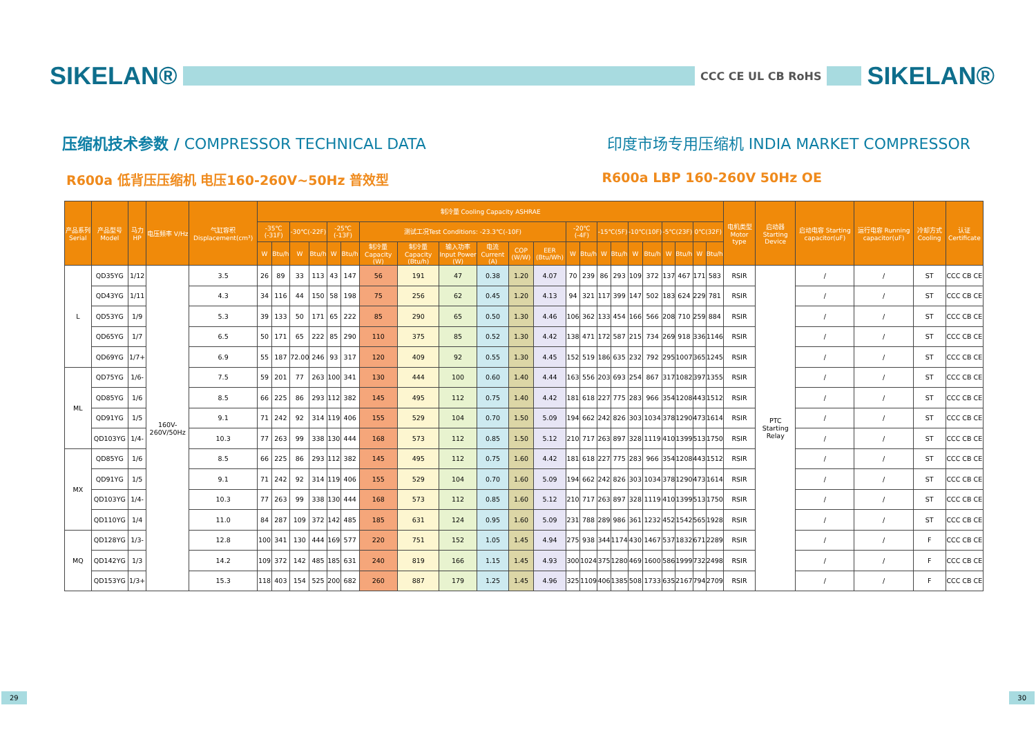SIKELAN®
CCC CE UL CB RoHS
SIKELAN®
压缩机技术参数 / COMPRESSOR TECHNICAL DATA
印度市场专用压缩机 INDIA MARKET COMPRESSOR
R600a 低背压压缩机 电压160-260V~50Hz 普效型
R600a LBP 160-260V 50Hz OE
| 产品系列 Serial | 产品型号 Model | 马力HP | 电压频率 V/Hz | 气缸容积 Displacement(cm³) | 制冷量 Cooling Capacity ASHRAE | | | | | | | | | | | | | | | | | | | | | | 电机类型 Motor type | 启动器 Starting Device | 启动电容 Starting capacitor(uF) | 运行电容 Running capacitor(uF) | 冷却方式 Cooling | 认证 Certificate |
| --- | --- | --- | --- | --- | --- | --- | --- | --- | --- | --- | --- | --- | --- | --- | --- | --- | --- | --- | --- | --- | --- | --- | --- | --- | --- | --- | --- | --- | --- | --- | --- | --- |
| | | | | | -35℃(-31F) | | -30℃(-22F) | | -25℃(-13F) | | 测试工况Test Conditions: -23.3℃(-10F) | | | | | | -20℃(-4F) | | -15℃(5F) | | -10℃(10F) | | -5℃(23F) | | 0℃(32F) | | | | | | | |
| | | | | | W | Btu/h | W | Btu/h | W | Btu/h | 制冷量 Capacity (W) | 制冷量 Capacity (Btu/h) | 输入功率 Input Power (W) | 电流 Current (A) | COP (W/W) | EER (Btu/Wh) | W | Btu/h | W | Btu/h | W | Btu/h | W | Btu/h | W | Btu/h | | | | | | |
| L | QD35YG | 1/12 | 160V-260V/50Hz | 3.5 | 26 | 89 | 33 | 113 | 43 | 147 | 56 | 191 | 47 | 0.38 | 1.20 | 4.07 | 70 | 239 | 86 | 293 | 109 | 372 | 137 | 467 | 171 | 583 | RSIR | PTC Starting Relay | / | / | ST | CCC CB CE |
| | QD43YG | 1/11 | | 4.3 | 34 | 116 | 44 | 150 | 58 | 198 | 75 | 256 | 62 | 0.45 | 1.20 | 4.13 | 94 | 321 | 117 | 399 | 147 | 502 | 183 | 624 | 229 | 781 | RSIR | | / | / | ST | CCC CB CE |
| | QD53YG | 1/9 | | 5.3 | 39 | 133 | 50 | 171 | 65 | 222 | 85 | 290 | 65 | 0.50 | 1.30 | 4.46 | 106 | 362 | 133 | 454 | 166 | 566 | 208 | 710 | 259 | 884 | RSIR | | / | / | ST | CCC CB CE |
| | QD65YG | 1/7 | | 6.5 | 50 | 171 | 65 | 222 | 85 | 290 | 110 | 375 | 85 | 0.52 | 1.30 | 4.42 | 138 | 471 | 172 | 587 | 215 | 734 | 269 | 918 | 336 | 1146 | RSIR | | / | / | ST | CCC CB CE |
| | QD69YG | 1/7+ | | 6.9 | 55 | 187 | 72.00 | 246 | 93 | 317 | 120 | 409 | 92 | 0.55 | 1.30 | 4.45 | 152 | 519 | 186 | 635 | 232 | 792 | 295 | 1007 | 365 | 1245 | RSIR | | / | / | ST | CCC CB CE |
| ML | QD75YG | 1/6- | | 7.5 | 59 | 201 | 77 | 263 | 100 | 341 | 130 | 444 | 100 | 0.60 | 1.40 | 4.44 | 163 | 556 | 203 | 693 | 254 | 867 | 317 | 1082 | 397 | 1355 | RSIR | | / | / | ST | CCC CB CE |
| | QD85YG | 1/6 | | 8.5 | 66 | 225 | 86 | 293 | 112 | 382 | 145 | 495 | 112 | 0.75 | 1.40 | 4.42 | 181 | 618 | 227 | 775 | 283 | 966 | 354 | 1208 | 443 | 1512 | RSIR | | / | / | ST | CCC CB CE |
| | QD91YG | 1/5 | | 9.1 | 71 | 242 | 92 | 314 | 119 | 406 | 155 | 529 | 104 | 0.70 | 1.50 | 5.09 | 194 | 662 | 242 | 826 | 303 | 1034 | 378 | 1290 | 473 | 1614 | RSIR | | / | / | ST | CCC CB CE |
| | QD103YG | 1/4- | | 10.3 | 77 | 263 | 99 | 338 | 130 | 444 | 168 | 573 | 112 | 0.85 | 1.50 | 5.12 | 210 | 717 | 263 | 897 | 328 | 1119 | 410 | 1399 | 513 | 1750 | RSIR | | / | / | ST | CCC CB CE |
| MX | QD85YG | 1/6 | | 8.5 | 66 | 225 | 86 | 293 | 112 | 382 | 145 | 495 | 112 | 0.75 | 1.60 | 4.42 | 181 | 618 | 227 | 775 | 283 | 966 | 354 | 1208 | 443 | 1512 | RSIR | | / | / | ST | CCC CB CE |
| | QD91YG | 1/5 | | 9.1 | 71 | 242 | 92 | 314 | 119 | 406 | 155 | 529 | 104 | 0.70 | 1.60 | 5.09 | 194 | 662 | 242 | 826 | 303 | 1034 | 378 | 1290 | 473 | 1614 | RSIR | | / | / | ST | CCC CB CE |
| | QD103YG | 1/4- | | 10.3 | 77 | 263 | 99 | 338 | 130 | 444 | 168 | 573 | 112 | 0.85 | 1.60 | 5.12 | 210 | 717 | 263 | 897 | 328 | 1119 | 410 | 1399 | 513 | 1750 | RSIR | | / | / | ST | CCC CB CE |
| | QD110YG | 1/4 | | 11.0 | 84 | 287 | 109 | 372 | 142 | 485 | 185 | 631 | 124 | 0.95 | 1.60 | 5.09 | 231 | 788 | 289 | 986 | 361 | 1232 | 452 | 1542 | 565 | 1928 | RSIR | | / | / | ST | CCC CB CE |
| MQ | QD128YG | 1/3- | | 12.8 | 100 | 341 | 130 | 444 | 169 | 577 | 220 | 751 | 152 | 1.05 | 1.45 | 4.94 | 275 | 938 | 344 | 1174 | 430 | 1467 | 537 | 1832 | 671 | 2289 | RSIR | | / | / | F | CCC CB CE |
| | QD142YG | 1/3 | | 14.2 | 109 | 372 | 142 | 485 | 185 | 631 | 240 | 819 | 166 | 1.15 | 1.45 | 4.93 | 300 | 1024 | 375 | 1280 | 469 | 1600 | 586 | 1999 | 732 | 2498 | RSIR | | / | / | F | CCC CB CE |
| | QD153YG | 1/3+ | | 15.3 | 118 | 403 | 154 | 525 | 200 | 682 | 260 | 887 | 179 | 1.25 | 1.45 | 4.96 | 325 | 1109 | 406 | 1385 | 508 | 1733 | 635 | 2167 | 794 | 2709 | RSIR | | / | / | F | CCC CB CE |
29 30